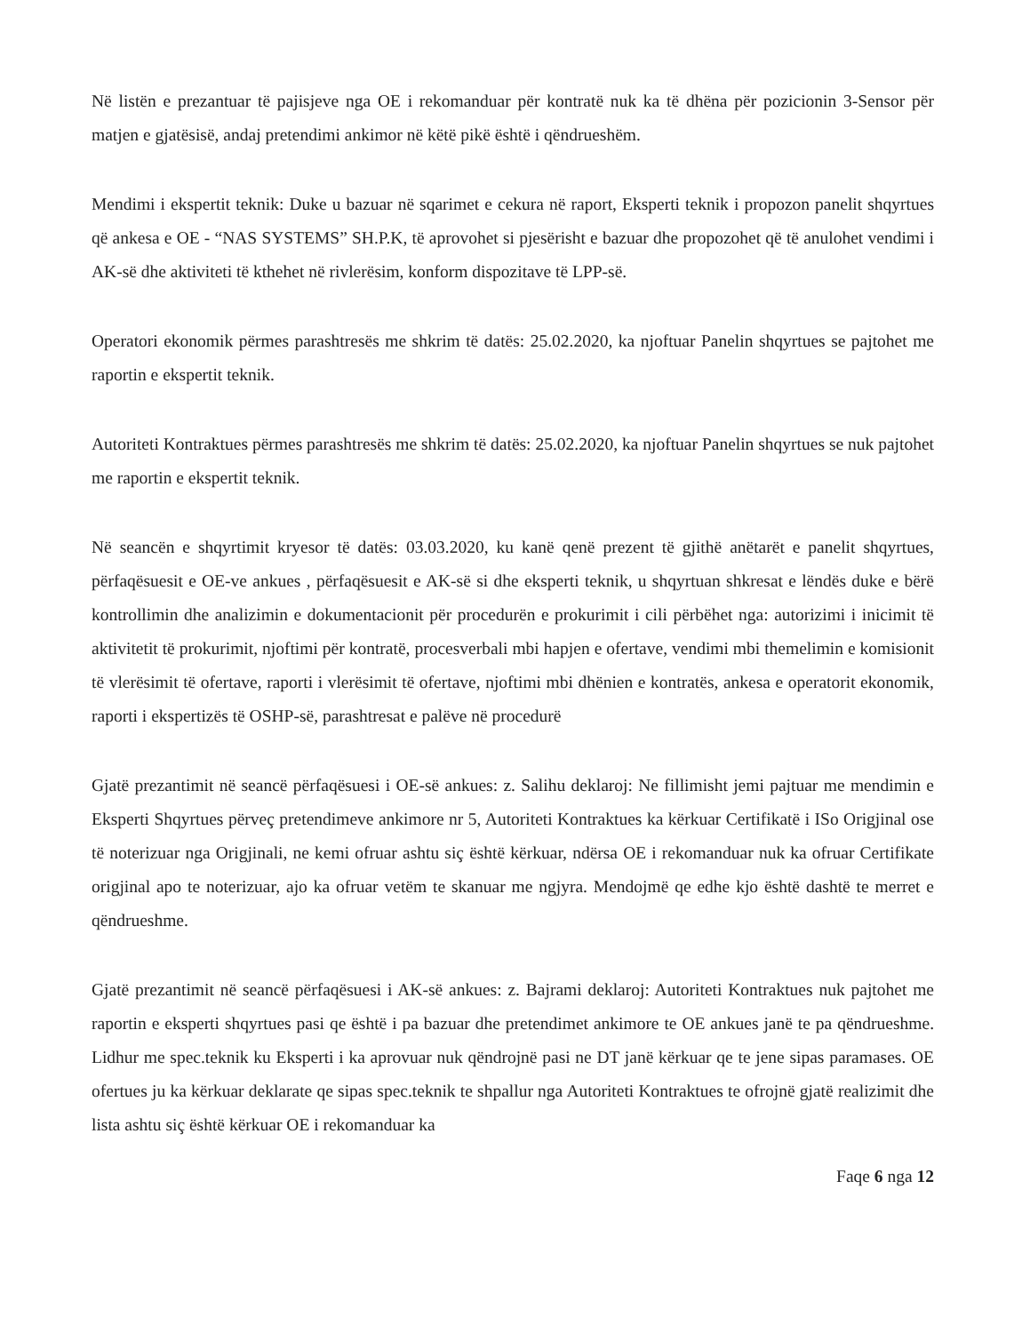Në listën e prezantuar të pajisjeve nga OE i rekomanduar për kontratë nuk ka të dhëna për pozicionin 3-Sensor për matjen e gjatësisë, andaj pretendimi ankimor në këtë pikë është i qëndrueshëm.
Mendimi i ekspertit teknik: Duke u bazuar në sqarimet e cekura në raport, Eksperti teknik i propozon panelit shqyrtues që ankesa e OE - “NAS SYSTEMS” SH.P.K, të aprovohet si pjesërisht e bazuar dhe propozohet që të anulohet vendimi i AK-së dhe aktiviteti të kthehet në rivlerësim, konform dispozitave të LPP-së.
Operatori ekonomik përmes parashtresës me shkrim të datës: 25.02.2020, ka njoftuar Panelin shqyrtues se pajtohet me raportin e ekspertit teknik.
Autoriteti Kontraktues përmes parashtresës me shkrim të datës: 25.02.2020, ka njoftuar Panelin shqyrtues se nuk pajtohet me raportin e ekspertit teknik.
Në seancën e shqyrtimit kryesor të datës: 03.03.2020, ku kanë qenë prezent të gjithë anëtarët e panelit shqyrtues, përfaqësuesit e OE-ve ankues , përfaqësuesit e AK-së si dhe eksperti teknik, u shqyrtuan shkresat e lëndës duke e bërë kontrollimin dhe analizimin e dokumentacionit për procedurën e prokurimit i cili përbëhet nga: autorizimi i inicimit të aktivitetit të prokurimit, njoftimi për kontratë, procesverbali mbi hapjen e ofertave, vendimi mbi themelimin e komisionit të vlerësimit të ofertave, raporti i vlerësimit të ofertave, njoftimi mbi dhënien e kontratës, ankesa e operatorit ekonomik, raporti i ekspertizës të OSHP-së, parashtresat e palëve në procedurë
Gjatë prezantimit në seancë përfaqësuesi i OE-së ankues: z. Salihu deklaroj: Ne fillimisht jemi pajtuar me mendimin e Eksperti Shqyrtues përveç pretendimeve ankimore nr 5, Autoriteti Kontraktues ka kërkuar Certifikatë i ISo Origjinal ose të noterizuar nga Origjinali, ne kemi ofruar ashtu siç është kërkuar, ndërsa OE i rekomanduar nuk ka ofruar Certifikate origjinal apo te noterizuar, ajo ka ofruar vetëm te skanuar me ngjyra. Mendojmë qe edhe kjo është dashtë te merret e qëndrueshme.
Gjatë prezantimit në seancë përfaqësuesi i AK-së ankues: z. Bajrami deklaroj: Autoriteti Kontraktues nuk pajtohet me raportin e eksperti shqyrtues pasi qe është i pa bazuar dhe pretendimet ankimore te OE ankues janë te pa qëndrueshme. Lidhur me spec.teknik ku Eksperti i ka aprovuar nuk qëndrojnë pasi ne DT janë kërkuar qe te jene sipas paramases. OE ofertues ju ka kërkuar deklarate qe sipas spec.teknik te shpallur nga Autoriteti Kontraktues te ofrojnë gjatë realizimit dhe lista ashtu siç është kërkuar OE i rekomanduar ka
Faqe 6 nga 12